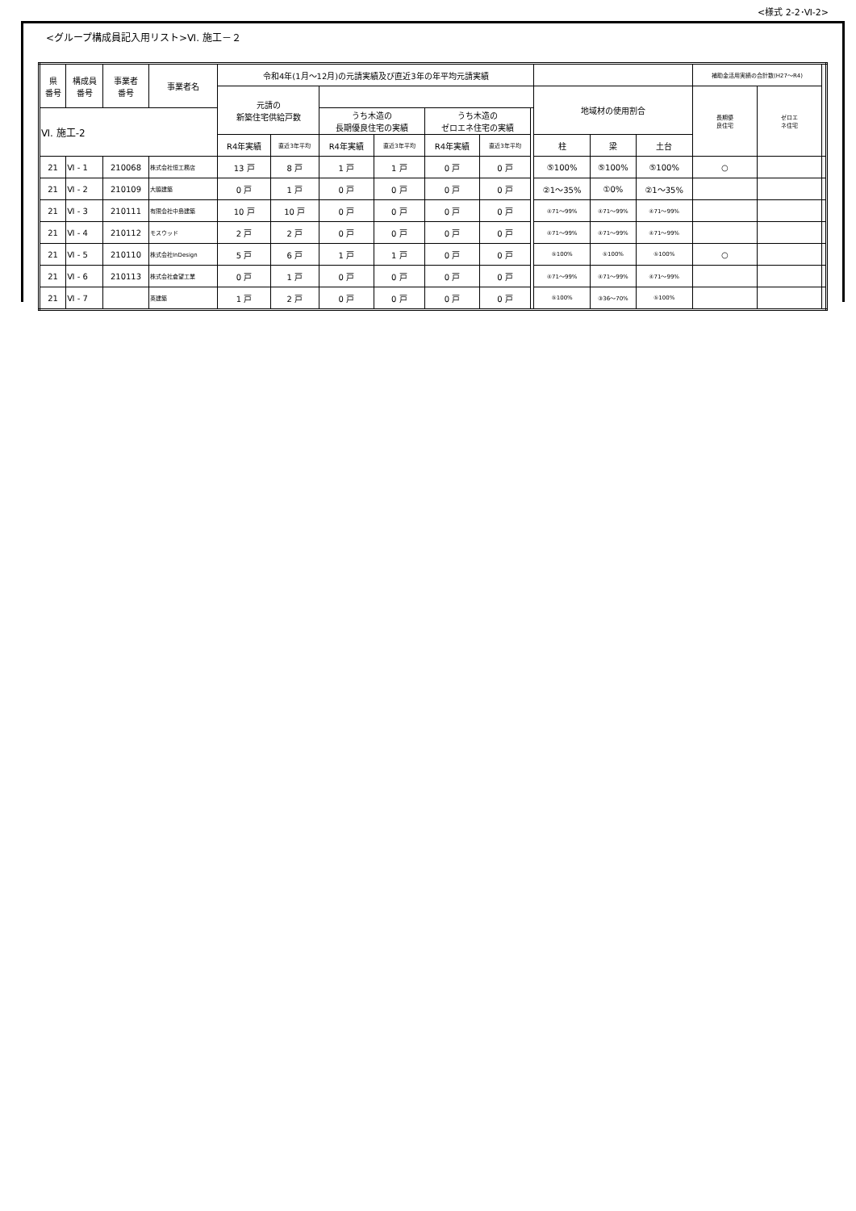<様式 2-2･Ⅵ-2>
<グループ構成員記入用リスト>Ⅵ. 施工－２
| 県 番号 | 構成員 番号 | 事業者 番号 | 事業者名 | 令和4年(1月～12月)の元請実績及び直近3年の年平均元請実績 | | | | | | | | | | 補助金活用実績の合計数(H27～R4) | | |
| --- | --- | --- | --- | --- | --- | --- | --- | --- | --- | --- | --- | --- | --- | --- | --- | --- |
| | | | | 元請の 新築住宅供給戸数 | | | | | | | 地域材の使用割合 | | | 長期優 良住宅 | ゼロエ ネ住宅 | |
| Ⅵ. 施工-2 | | | | | | うち木造の 長期優良住宅の実績 | | うち木造の ゼロエネ住宅の実績 | | | | | | | | |
| | | | | R4年実績 | 直近3年平均 | R4年実績 | 直近3年平均 | R4年実績 | 直近3年平均 | | 柱 | 梁 | 土台 | | | |
| 21 | Ⅵ - 1 | 210068 | 株式会社恒工務店 | 13 戸 | 8 戸 | 1 戸 | 1 戸 | 0 戸 | 0 戸 | | ⑤100% | ⑤100% | ⑤100% | ○ | | |
| 21 | Ⅵ - 2 | 210109 | 大脇建築 | 0 戸 | 1 戸 | 0 戸 | 0 戸 | 0 戸 | 0 戸 | | ②1～35% | ①0% | ②1～35% | | | |
| 21 | Ⅵ - 3 | 210111 | 有限会社中島建築 | 10 戸 | 10 戸 | 0 戸 | 0 戸 | 0 戸 | 0 戸 | | ④71～99% | ④71～99% | ④71～99% | | | |
| 21 | Ⅵ - 4 | 210112 | モスウッド | 2 戸 | 2 戸 | 0 戸 | 0 戸 | 0 戸 | 0 戸 | | ④71～99% | ④71～99% | ④71～99% | | | |
| 21 | Ⅵ - 5 | 210110 | 株式会社InDesign | 5 戸 | 6 戸 | 1 戸 | 1 戸 | 0 戸 | 0 戸 | | ⑤100% | ⑤100% | ⑤100% | ○ | | |
| 21 | Ⅵ - 6 | 210113 | 株式会社倉望工業 | 0 戸 | 1 戸 | 0 戸 | 0 戸 | 0 戸 | 0 戸 | | ④71～99% | ④71～99% | ④71～99% | | | |
| 21 | Ⅵ - 7 | | 英建築 | 1 戸 | 2 戸 | 0 戸 | 0 戸 | 0 戸 | 0 戸 | | ⑤100% | ③36～70% | ⑤100% | | | |